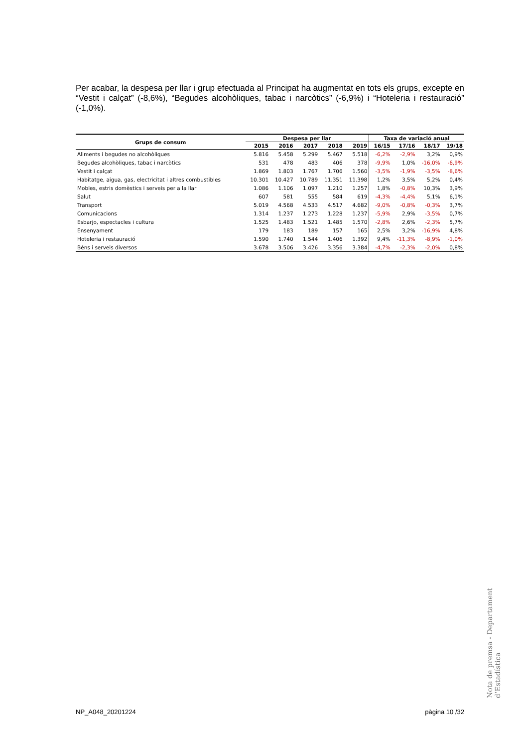Per acabar, la despesa per llar i grup efectuada al Principat ha augmentat en tots els grups, excepte en “Vestit i calçat” (-8,6%), “Begudes alcohòliques, tabac i narcòtics” (-6,9%) i “Hoteleria i restauració” (-1,0%).
| Grups de consum | Despesa per llar | | | | | Taxa de variació anual | | | |
| --- | --- | --- | --- | --- | --- | --- | --- | --- | --- |
| | 2015 | 2016 | 2017 | 2018 | 2019 | 16/15 | 17/16 | 18/17 | 19/18 |
| Aliments i begudes no alcohòliques | 5.816 | 5.458 | 5.299 | 5.467 | 5.518 | -6,2% | -2,9% | 3,2% | 0,9% |
| Begudes alcohòliques, tabac i narcòtics | 531 | 478 | 483 | 406 | 378 | -9,9% | 1,0% | -16,0% | -6,9% |
| Vestit i calçat | 1.869 | 1.803 | 1.767 | 1.706 | 1.560 | -3,5% | -1,9% | -3,5% | -8,6% |
| Habitatge, aigua, gas, electricitat i altres combustibles | 10.301 | 10.427 | 10.789 | 11.351 | 11.398 | 1,2% | 3,5% | 5,2% | 0,4% |
| Mobles, estris domèstics i serveis per a la llar | 1.086 | 1.106 | 1.097 | 1.210 | 1.257 | 1,8% | -0,8% | 10,3% | 3,9% |
| Salut | 607 | 581 | 555 | 584 | 619 | -4,3% | -4,4% | 5,1% | 6,1% |
| Transport | 5.019 | 4.568 | 4.533 | 4.517 | 4.682 | -9,0% | -0,8% | -0,3% | 3,7% |
| Comunicacions | 1.314 | 1.237 | 1.273 | 1.228 | 1.237 | -5,9% | 2,9% | -3,5% | 0,7% |
| Esbarjo, espectacles i cultura | 1.525 | 1.483 | 1.521 | 1.485 | 1.570 | -2,8% | 2,6% | -2,3% | 5,7% |
| Ensenyament | 179 | 183 | 189 | 157 | 165 | 2,5% | 3,2% | -16,9% | 4,8% |
| Hoteleria i restauració | 1.590 | 1.740 | 1.544 | 1.406 | 1.392 | 9,4% | -11,3% | -8,9% | -1,0% |
| Béns i serveis diversos | 3.678 | 3.506 | 3.426 | 3.356 | 3.384 | -4,7% | -2,3% | -2,0% | 0,8% |
Nota de premsa - Departament d’Estadística
NP_A048_20201224 pàgina 10 /32